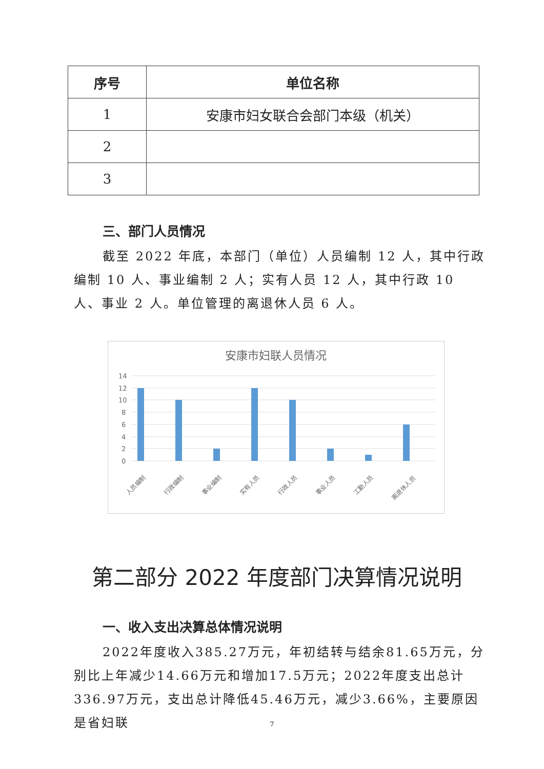| 序号 | 单位名称 |
| --- | --- |
| 1 | 安康市妇女联合会部门本级（机关） |
| 2 | |
| 3 | |
三、部门人员情况
截至 2022 年底，本部门（单位）人员编制 12 人，其中行政编制 10 人、事业编制 2 人；实有人员 12 人，其中行政 10 人、事业 2 人。单位管理的离退休人员 6 人。
安康市妇联人员情况
14
12
10
8
6
4
2
0
人员编制
行政编制
事业编制
实有人员
行政人员
事业人员
工勤人员
离退休人员
第二部分 2022 年度部门决算情况说明
一、收入支出决算总体情况说明
2022年度收入385.27万元，年初结转与结余81.65万元，分别比上年减少14.66万元和增加17.5万元；2022年度支出总计336.97万元，支出总计降低45.46万元，减少3.66%，主要原因是省妇联
7